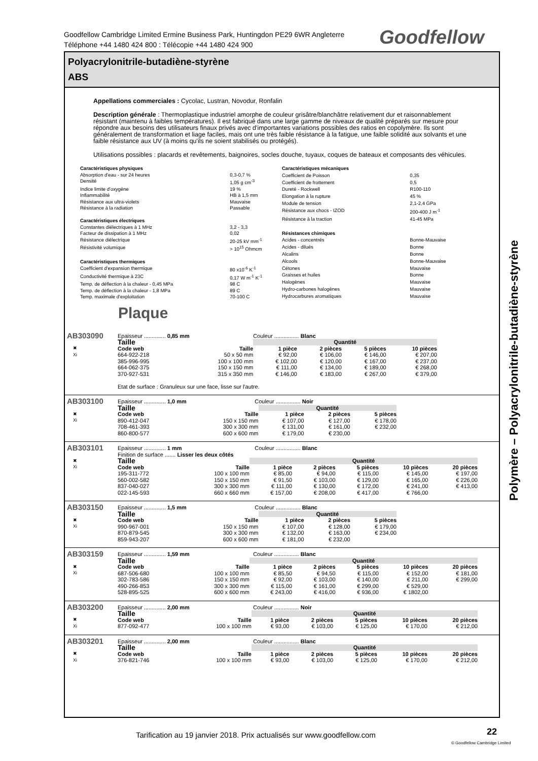Goodfellow Cambridge Limited Ermine Business Park, Huntingdon PE29 6WR Angleterre
Téléphone +44 1480 424 800 : Télécopie +44 1480 424 900
Goodfellow
Polyacrylonitrile-butadiène-styrène
ABS
Appellations commerciales : Cycolac, Lustran, Novodur, Ronfalin
Description générale : Thermoplastique industriel amorphe de couleur grisâtre/blanchâtre relativement dur et raisonnablement résistant (maintenu à faibles températures). Il est fabriqué dans une large gamme de niveaux de qualité préparés sur mesure pour répondre aux besoins des utilisateurs finaux privés avec d'importantes variations possibles des ratios en copolymère. Ils sont généralement de transformation et liage faciles, mais ont une très faible résistance à la fatigue, une faible solidité aux solvants et une faible résistance aux UV (à moins qu'ils ne soient stabilisés ou protégés).
Utilisations possibles : placards et revêtements, baignoires, socles douche, tuyaux, coques de bateaux et composants des véhicules.
| Caractéristiques physiques | |
| Absorption d'eau - sur 24 heures | 0,3-0,7 % |
| Densité | 1,05 g cm<sup>-3</sup> |
| Indice limite d'oxygène | 19 % |
| Inflammabilité | HB à 1,5 mm |
| Résistance aux ultra-violets | Mauvaise |
| Résistance à la radiation | Passable |
| Caractéristiques électriques | |
| Constantes diélectriques à 1 MHz | 3,2 - 3,3 |
| Facteur de dissipation à 1 MHz | 0,02 |
| Résistance diélectrique | 20-25 kV mm<sup>-1</sup> |
| Résistivité volumique | > 10<sup>15</sup> Ohmcm |
| Caractéristiques thermiques | |
| Coefficient d'expansion thermique | 80 x10<sup>-6</sup> K<sup>-1</sup> |
| Conductivité thermique à 23C | 0,17 W m<sup>-1</sup> K<sup>-1</sup> |
| Temp. de déflection à la chaleur - 0,45 MPa | 98 C |
| Temp. de déflection à la chaleur - 1,8 MPa | 89 C |
| Temp. maximale d'exploitation | 70-100 C |
| Caractéristiques mécaniques | |
| Coefficient de Poisson | 0,35 |
| Coefficient de frottement | 0,5 |
| Dureté - Rockwell | R100-110 |
| Elongation à la rupture | 45 % |
| Module de tension | 2,1-2,4 GPa |
| Résistance aux chocs - IZOD | 200-400 J m<sup>-1</sup> |
| Résistance à la traction | 41-45 MPa |
| Résistances chimiques | |
| Acides - concentrés | Bonne-Mauvaise |
| Acides - dilués | Bonne |
| Alcalins | Bonne |
| Alcools | Bonne-Mauvaise |
| Cétones | Mauvaise |
| Graisses et huiles | Bonne |
| Halogènes | Mauvaise |
| Hydro-carbones halogènes | Mauvaise |
| Hydrocarbures aromatiques | Mauvaise |
Plaque
AB303090
✖
Xi
Epaisseur .............. 0,85 mm Couleur ................ Blanc
| Taille | | Quantité | | | |
| --- | --- | --- | --- | --- | --- |
| Code web | Taille | 1 pièce | 2 pièces | 5 pièces | 10 pièces |
| 664-922-218 | 50 x 50 mm | € 92,00 | € 106,00 | € 146,00 | € 207,00 |
| 385-996-995 | 100 x 100 mm | € 102,00 | € 120,00 | € 167,00 | € 237,00 |
| 664-062-375 | 150 x 150 mm | € 111,00 | € 134,00 | € 189,00 | € 268,00 |
| 370-927-531 | 315 x 350 mm | € 146,00 | € 183,00 | € 267,00 | € 379,00 |
Etat de surface : Granuleux sur une face, lisse sur l'autre.
AB303100
✖
Xi
Epaisseur .............. 1,0 mm Couleur ................ Noir
| Taille | | Quantité | | |
| --- | --- | --- | --- | --- |
| Code web | Taille | 1 pièce | 2 pièces | 5 pièces |
| 890-412-047 | 150 x 150 mm | € 107,00 | € 127,00 | € 178,00 |
| 708-461-393 | 300 x 300 mm | € 131,00 | € 161,00 | € 232,00 |
| 860-800-577 | 600 x 600 mm | € 179,00 | € 230,00 | |
AB303101
✖
Xi
Epaisseur .............. 1 mm Couleur ................ Blanc
Finition de surface ....... Lisser les deux côtés
| Taille | | Quantité | | | | |
| --- | --- | --- | --- | --- | --- | --- |
| Code web | Taille | 1 pièce | 2 pièces | 5 pièces | 10 pièces | 20 pièces |
| 195-311-772 | 100 x 100 mm | € 85,00 | € 94,00 | € 115,00 | € 145,00 | € 197,00 |
| 560-002-582 | 150 x 150 mm | € 91,50 | € 103,00 | € 129,00 | € 165,00 | € 226,00 |
| 837-040-027 | 300 x 300 mm | € 111,00 | € 130,00 | € 172,00 | € 241,00 | € 413,00 |
| 022-145-593 | 660 x 660 mm | € 157,00 | € 208,00 | € 417,00 | € 766,00 | |
AB303150
✖
Xi
Epaisseur .............. 1,5 mm Couleur ................ Blanc
| Taille | | Quantité | | |
| --- | --- | --- | --- | --- |
| Code web | Taille | 1 pièce | 2 pièces | 5 pièces |
| 990-967-001 | 150 x 150 mm | € 107,00 | € 128,00 | € 179,00 |
| 870-879-545 | 300 x 300 mm | € 132,00 | € 163,00 | € 234,00 |
| 859-943-207 | 600 x 600 mm | € 181,00 | € 232,00 | |
AB303159
✖
Xi
Epaisseur .............. 1,59 mm Couleur ................ Blanc
| Taille | | Quantité | | | | |
| --- | --- | --- | --- | --- | --- | --- |
| Code web | Taille | 1 pièce | 2 pièces | 5 pièces | 10 pièces | 20 pièces |
| 687-506-680 | 100 x 100 mm | € 85,50 | € 94,50 | € 115,00 | € 152,00 | € 181,00 |
| 302-783-586 | 150 x 150 mm | € 92,00 | € 103,00 | € 140,00 | € 211,00 | € 299,00 |
| 490-266-853 | 300 x 300 mm | € 115,00 | € 161,00 | € 299,00 | € 529,00 | |
| 528-895-525 | 600 x 600 mm | € 243,00 | € 416,00 | € 936,00 | € 1802,00 | |
AB303200
✖
Xi
Epaisseur .............. 2,00 mm Couleur ................ Noir
| Taille | | Quantité | | | | |
| --- | --- | --- | --- | --- | --- | --- |
| Code web | Taille | 1 pièce | 2 pièces | 5 pièces | 10 pièces | 20 pièces |
| 877-092-477 | 100 x 100 mm | € 93,00 | € 103,00 | € 125,00 | € 170,00 | € 212,00 |
AB303201
✖
Xi
Epaisseur .............. 2,00 mm Couleur ................ Blanc
| Taille | | Quantité | | | | |
| --- | --- | --- | --- | --- | --- | --- |
| Code web | Taille | 1 pièce | 2 pièces | 5 pièces | 10 pièces | 20 pièces |
| 376-821-746 | 100 x 100 mm | € 93,00 | € 103,00 | € 125,00 | € 170,00 | € 212,00 |
Polymère – Polyacrylonitrile-butadiène-styrène
Tarification au 19 janvier 2018. Prix actualisés sur www.goodfellow.com
22
© Goodfellow Cambridge Limited